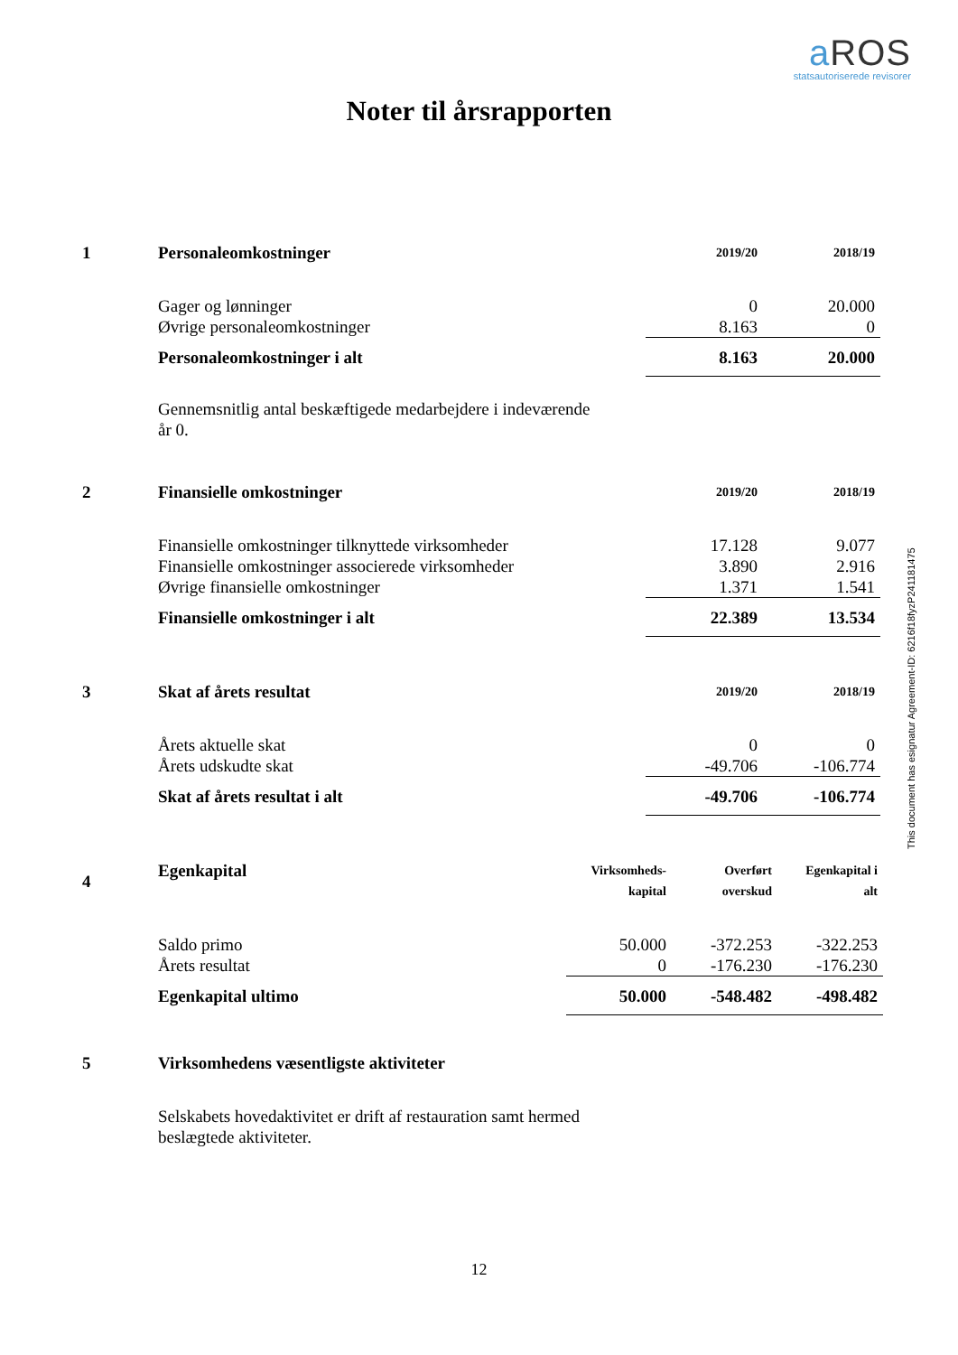a ROS
statsautoriserede revisorer
Noter til årsrapporten
This document has esignatur Agreement-ID: 6216f18fyzP241181475
| 1 | Personaleomkostninger | 2019/20 | 2018/19 |
| | Gager og lønninger | 0 | 20.000 |
| | Øvrige personaleomkostninger | 8.163 | 0 |
| | Personaleomkostninger i alt | 8.163 | 20.000 |
| | Gennemsnitlig antal beskæftigede medarbejdere i indeværende år 0. | | |
| 2 | Finansielle omkostninger | 2019/20 | 2018/19 |
| | Finansielle omkostninger tilknyttede virksomheder | 17.128 | 9.077 |
| | Finansielle omkostninger associerede virksomheder | 3.890 | 2.916 |
| | Øvrige finansielle omkostninger | 1.371 | 1.541 |
| | Finansielle omkostninger i alt | 22.389 | 13.534 |
| 3 | Skat af årets resultat | 2019/20 | 2018/19 |
| | Årets aktuelle skat | 0 | 0 |
| | Årets udskudte skat | -49.706 | -106.774 |
| | Skat af årets resultat i alt | -49.706 | -106.774 |
| 4 | Egenkapital | Virksomheds- kapital | Overført overskud | Egenkapital i alt |
| | Saldo primo | 50.000 | -372.253 | -322.253 |
| | Årets resultat | 0 | -176.230 | -176.230 |
| | Egenkapital ultimo | 50.000 | -548.482 | -498.482 |
| 5 | Virksomhedens væsentligste aktiviteter |
| | Selskabets hovedaktivitet er drift af restauration samt hermed beslægtede aktiviteter. |
12